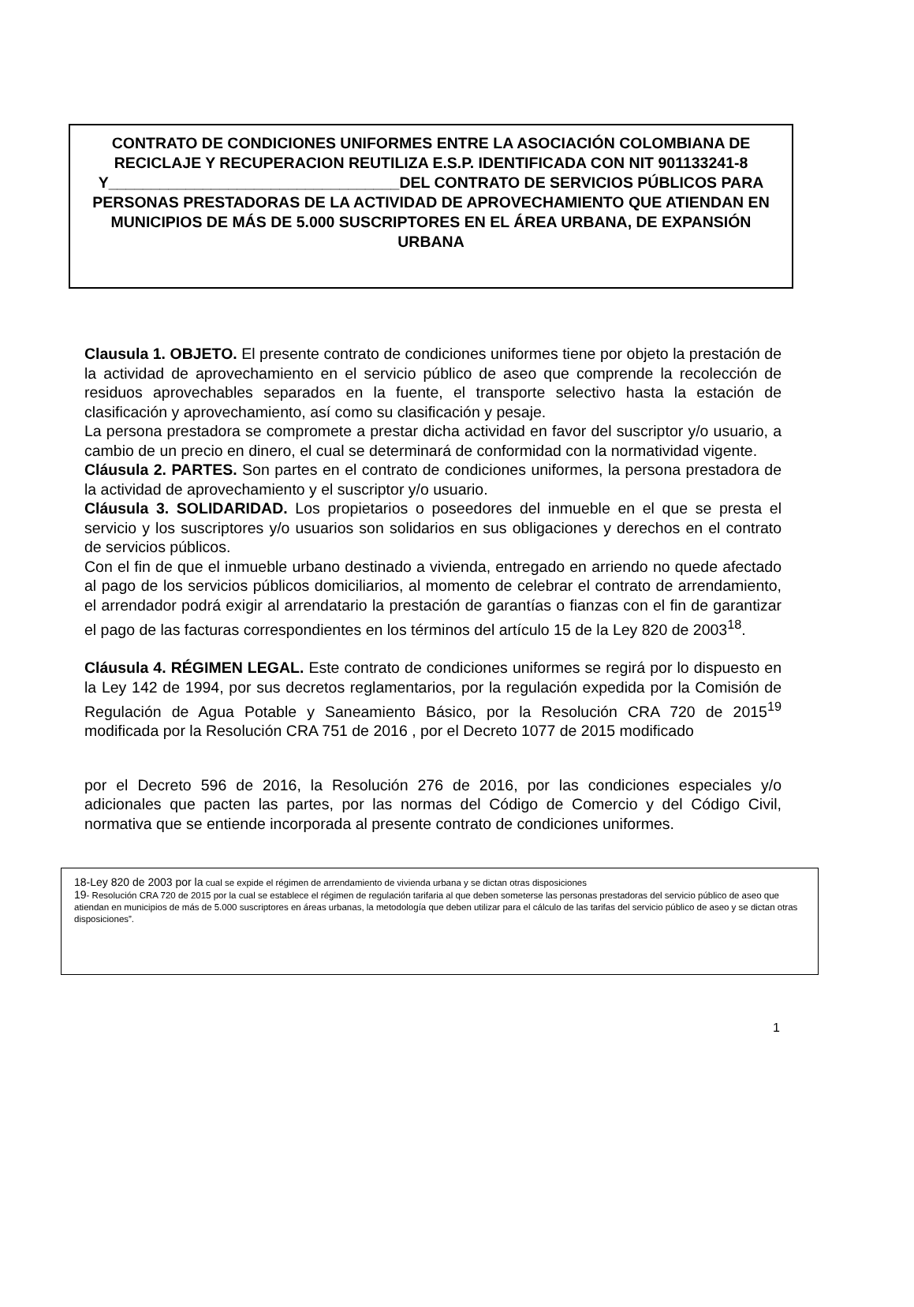CONTRATO DE CONDICIONES UNIFORMES ENTRE LA ASOCIACIÓN COLOMBIANA DE RECICLAJE Y RECUPERACION REUTILIZA E.S.P. IDENTIFICADA CON NIT 901133241-8
Y__________________________________DEL CONTRATO DE SERVICIOS PÚBLICOS PARA PERSONAS PRESTADORAS DE LA ACTIVIDAD DE APROVECHAMIENTO QUE ATIENDAN EN MUNICIPIOS DE MÁS DE 5.000 SUSCRIPTORES EN EL ÁREA URBANA, DE EXPANSIÓN URBANA
Clausula 1. OBJETO. El presente contrato de condiciones uniformes tiene por objeto la prestación de la actividad de aprovechamiento en el servicio público de aseo que comprende la recolección de residuos aprovechables separados en la fuente, el transporte selectivo hasta la estación de clasificación y aprovechamiento, así como su clasificación y pesaje.
La persona prestadora se compromete a prestar dicha actividad en favor del suscriptor y/o usuario, a cambio de un precio en dinero, el cual se determinará de conformidad con la normatividad vigente.
Cláusula 2. PARTES. Son partes en el contrato de condiciones uniformes, la persona prestadora de la actividad de aprovechamiento y el suscriptor y/o usuario.
Cláusula 3. SOLIDARIDAD. Los propietarios o poseedores del inmueble en el que se presta el servicio y los suscriptores y/o usuarios son solidarios en sus obligaciones y derechos en el contrato de servicios públicos.
Con el fin de que el inmueble urbano destinado a vivienda, entregado en arriendo no quede afectado al pago de los servicios públicos domiciliarios, al momento de celebrar el contrato de arrendamiento, el arrendador podrá exigir al arrendatario la prestación de garantías o fianzas con el fin de garantizar el pago de las facturas correspondientes en los términos del artículo 15 de la Ley 820 de 2003<sup>18</sup>.
Cláusula 4. RÉGIMEN LEGAL. Este contrato de condiciones uniformes se regirá por lo dispuesto en la Ley 142 de 1994, por sus decretos reglamentarios, por la regulación expedida por la Comisión de Regulación de Agua Potable y Saneamiento Básico, por la Resolución CRA 720 de 2015<sup>19</sup> modificada por la Resolución CRA 751 de 2016 , por el Decreto 1077 de 2015 modificado
por el Decreto 596 de 2016, la Resolución 276 de 2016, por las condiciones especiales y/o adicionales que pacten las partes, por las normas del Código de Comercio y del Código Civil, normativa que se entiende incorporada al presente contrato de condiciones uniformes.
18-Ley 820 de 2003 por la cual se expide el régimen de arrendamiento de vivienda urbana y se dictan otras disposiciones
19- Resolución CRA 720 de 2015 por la cual se establece el régimen de regulación tarifaria al que deben someterse las personas prestadoras del servicio público de aseo que atiendan en municipios de más de 5.000 suscriptores en áreas urbanas, la metodología que deben utilizar para el cálculo de las tarifas del servicio público de aseo y se dictan otras disposiciones”.
1